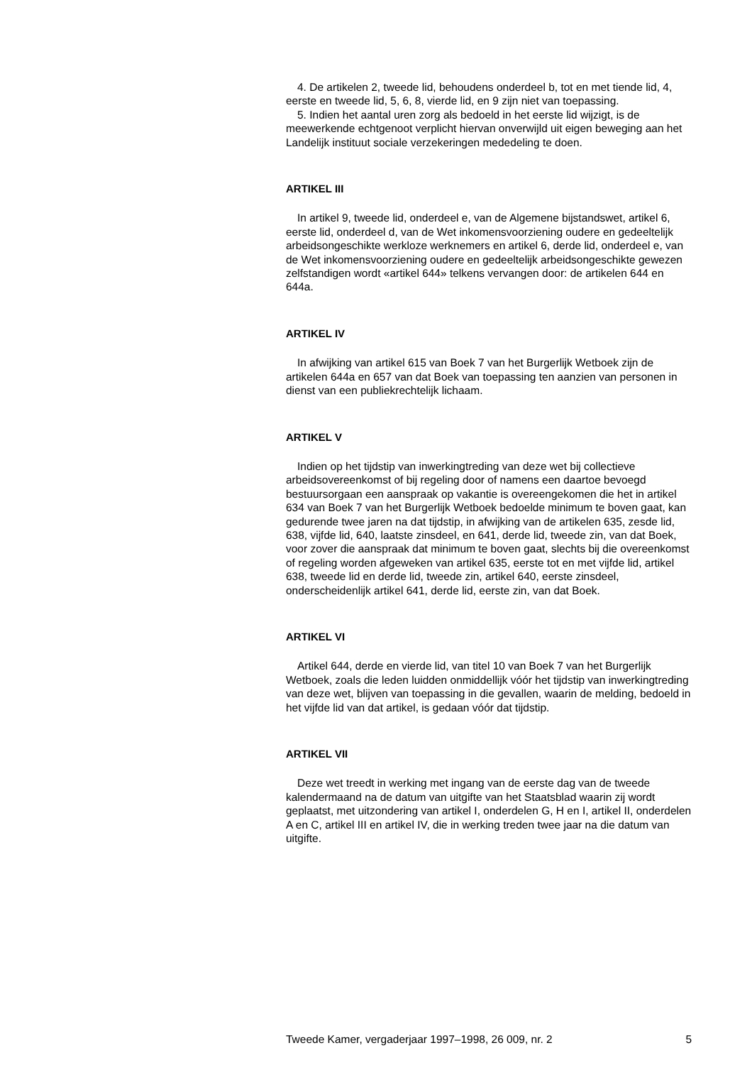4. De artikelen 2, tweede lid, behoudens onderdeel b, tot en met tiende lid, 4, eerste en tweede lid, 5, 6, 8, vierde lid, en 9 zijn niet van toepassing.
5. Indien het aantal uren zorg als bedoeld in het eerste lid wijzigt, is de meewerkende echtgenoot verplicht hiervan onverwijld uit eigen beweging aan het Landelijk instituut sociale verzekeringen mededeling te doen.
ARTIKEL III
In artikel 9, tweede lid, onderdeel e, van de Algemene bijstandswet, artikel 6, eerste lid, onderdeel d, van de Wet inkomensvoorziening oudere en gedeeltelijk arbeidsongeschikte werkloze werknemers en artikel 6, derde lid, onderdeel e, van de Wet inkomensvoorziening oudere en gedeeltelijk arbeidsongeschikte gewezen zelfstandigen wordt «artikel 644» telkens vervangen door: de artikelen 644 en 644a.
ARTIKEL IV
In afwijking van artikel 615 van Boek 7 van het Burgerlijk Wetboek zijn de artikelen 644a en 657 van dat Boek van toepassing ten aanzien van personen in dienst van een publiekrechtelijk lichaam.
ARTIKEL V
Indien op het tijdstip van inwerkingtreding van deze wet bij collectieve arbeidsovereenkomst of bij regeling door of namens een daartoe bevoegd bestuursorgaan een aanspraak op vakantie is overeengekomen die het in artikel 634 van Boek 7 van het Burgerlijk Wetboek bedoelde minimum te boven gaat, kan gedurende twee jaren na dat tijdstip, in afwijking van de artikelen 635, zesde lid, 638, vijfde lid, 640, laatste zinsdeel, en 641, derde lid, tweede zin, van dat Boek, voor zover die aanspraak dat minimum te boven gaat, slechts bij die overeenkomst of regeling worden afgeweken van artikel 635, eerste tot en met vijfde lid, artikel 638, tweede lid en derde lid, tweede zin, artikel 640, eerste zinsdeel, onderscheidenlijk artikel 641, derde lid, eerste zin, van dat Boek.
ARTIKEL VI
Artikel 644, derde en vierde lid, van titel 10 van Boek 7 van het Burgerlijk Wetboek, zoals die leden luidden onmiddellijk vóór het tijdstip van inwerkingtreding van deze wet, blijven van toepassing in die gevallen, waarin de melding, bedoeld in het vijfde lid van dat artikel, is gedaan vóór dat tijdstip.
ARTIKEL VII
Deze wet treedt in werking met ingang van de eerste dag van de tweede kalendermaand na de datum van uitgifte van het Staatsblad waarin zij wordt geplaatst, met uitzondering van artikel I, onderdelen G, H en I, artikel II, onderdelen A en C, artikel III en artikel IV, die in werking treden twee jaar na die datum van uitgifte.
Tweede Kamer, vergaderjaar 1997–1998, 26 009, nr. 2 5